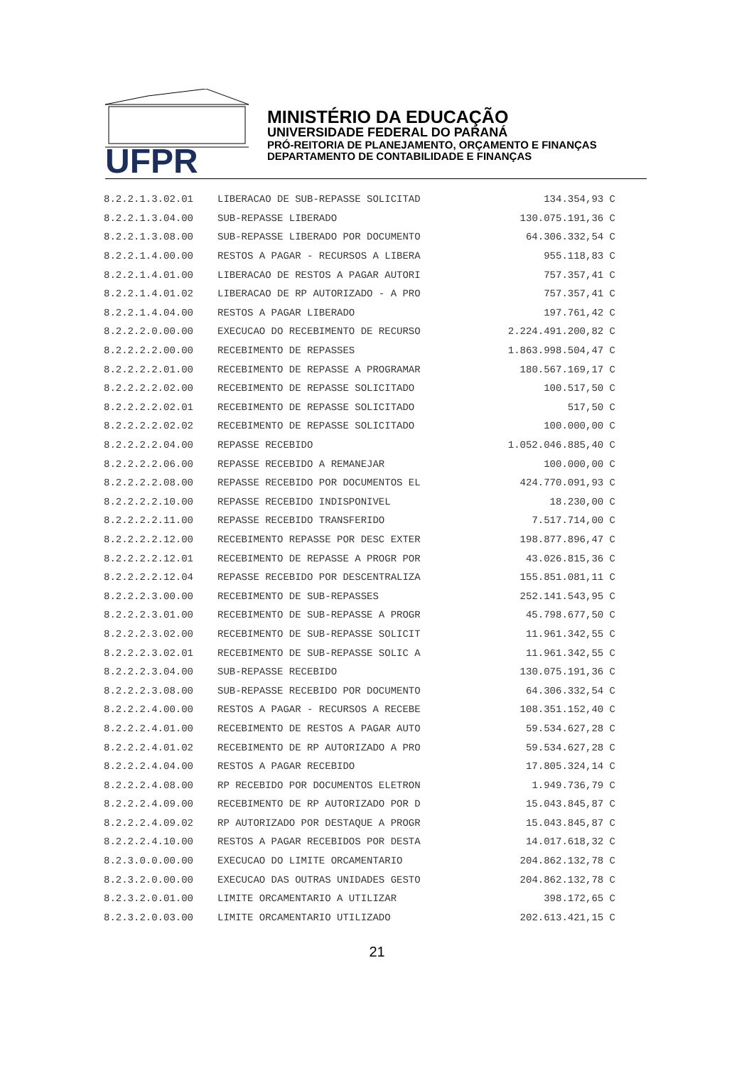UFPR
MINISTÉRIO DA EDUCAÇÃO
UNIVERSIDADE FEDERAL DO PARANÁ
PRÓ-REITORIA DE PLANEJAMENTO, ORÇAMENTO E FINANÇAS
DEPARTAMENTO DE CONTABILIDADE E FINANÇAS
| 8.2.2.1.3.02.01 | LIBERACAO DE SUB-REPASSE SOLICITAD | 134.354,93 C |
| 8.2.2.1.3.04.00 | SUB-REPASSE LIBERADO | 130.075.191,36 C |
| 8.2.2.1.3.08.00 | SUB-REPASSE LIBERADO POR DOCUMENTO | 64.306.332,54 C |
| 8.2.2.1.4.00.00 | RESTOS A PAGAR - RECURSOS A LIBERA | 955.118,83 C |
| 8.2.2.1.4.01.00 | LIBERACAO DE RESTOS A PAGAR AUTORI | 757.357,41 C |
| 8.2.2.1.4.01.02 | LIBERACAO DE RP AUTORIZADO - A PRO | 757.357,41 C |
| 8.2.2.1.4.04.00 | RESTOS A PAGAR LIBERADO | 197.761,42 C |
| 8.2.2.2.0.00.00 | EXECUCAO DO RECEBIMENTO DE RECURSO | 2.224.491.200,82 C |
| 8.2.2.2.2.00.00 | RECEBIMENTO DE REPASSES | 1.863.998.504,47 C |
| 8.2.2.2.2.01.00 | RECEBIMENTO DE REPASSE A PROGRAMAR | 180.567.169,17 C |
| 8.2.2.2.2.02.00 | RECEBIMENTO DE REPASSE SOLICITADO | 100.517,50 C |
| 8.2.2.2.2.02.01 | RECEBIMENTO DE REPASSE SOLICITADO | 517,50 C |
| 8.2.2.2.2.02.02 | RECEBIMENTO DE REPASSE SOLICITADO | 100.000,00 C |
| 8.2.2.2.2.04.00 | REPASSE RECEBIDO | 1.052.046.885,40 C |
| 8.2.2.2.2.06.00 | REPASSE RECEBIDO A REMANEJAR | 100.000,00 C |
| 8.2.2.2.2.08.00 | REPASSE RECEBIDO POR DOCUMENTOS EL | 424.770.091,93 C |
| 8.2.2.2.2.10.00 | REPASSE RECEBIDO INDISPONIVEL | 18.230,00 C |
| 8.2.2.2.2.11.00 | REPASSE RECEBIDO TRANSFERIDO | 7.517.714,00 C |
| 8.2.2.2.2.12.00 | RECEBIMENTO REPASSE POR DESC EXTER | 198.877.896,47 C |
| 8.2.2.2.2.12.01 | RECEBIMENTO DE REPASSE A PROGR POR | 43.026.815,36 C |
| 8.2.2.2.2.12.04 | REPASSE RECEBIDO POR DESCENTRALIZA | 155.851.081,11 C |
| 8.2.2.2.3.00.00 | RECEBIMENTO DE SUB-REPASSES | 252.141.543,95 C |
| 8.2.2.2.3.01.00 | RECEBIMENTO DE SUB-REPASSE A PROGR | 45.798.677,50 C |
| 8.2.2.2.3.02.00 | RECEBIMENTO DE SUB-REPASSE SOLICIT | 11.961.342,55 C |
| 8.2.2.2.3.02.01 | RECEBIMENTO DE SUB-REPASSE SOLIC A | 11.961.342,55 C |
| 8.2.2.2.3.04.00 | SUB-REPASSE RECEBIDO | 130.075.191,36 C |
| 8.2.2.2.3.08.00 | SUB-REPASSE RECEBIDO POR DOCUMENTO | 64.306.332,54 C |
| 8.2.2.2.4.00.00 | RESTOS A PAGAR - RECURSOS A RECEBE | 108.351.152,40 C |
| 8.2.2.2.4.01.00 | RECEBIMENTO DE RESTOS A PAGAR AUTO | 59.534.627,28 C |
| 8.2.2.2.4.01.02 | RECEBIMENTO DE RP AUTORIZADO A PRO | 59.534.627,28 C |
| 8.2.2.2.4.04.00 | RESTOS A PAGAR RECEBIDO | 17.805.324,14 C |
| 8.2.2.2.4.08.00 | RP RECEBIDO POR DOCUMENTOS ELETRON | 1.949.736,79 C |
| 8.2.2.2.4.09.00 | RECEBIMENTO DE RP AUTORIZADO POR D | 15.043.845,87 C |
| 8.2.2.2.4.09.02 | RP AUTORIZADO POR DESTAQUE A PROGR | 15.043.845,87 C |
| 8.2.2.2.4.10.00 | RESTOS A PAGAR RECEBIDOS POR DESTA | 14.017.618,32 C |
| 8.2.3.0.0.00.00 | EXECUCAO DO LIMITE ORCAMENTARIO | 204.862.132,78 C |
| 8.2.3.2.0.00.00 | EXECUCAO DAS OUTRAS UNIDADES GESTO | 204.862.132,78 C |
| 8.2.3.2.0.01.00 | LIMITE ORCAMENTARIO A UTILIZAR | 398.172,65 C |
| 8.2.3.2.0.03.00 | LIMITE ORCAMENTARIO UTILIZADO | 202.613.421,15 C |
21